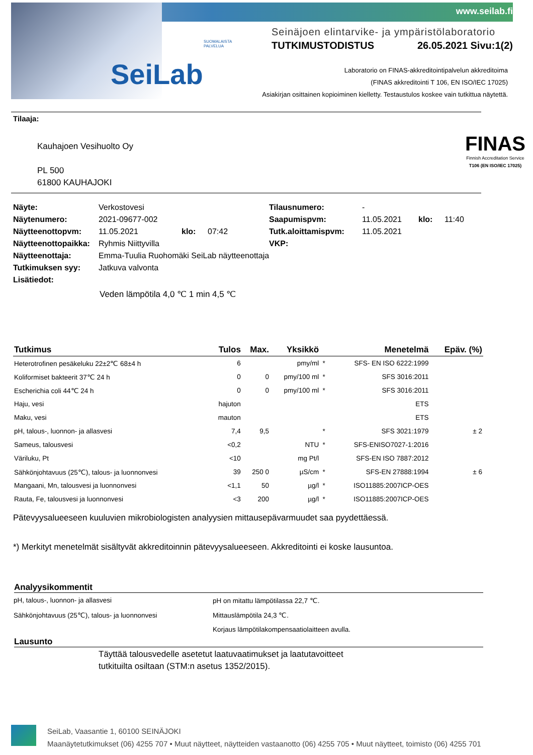www.seilab.fi
SeiLab
SUOMALAISTA
PALVELUA
Seinäjoen elintarvike- ja ympäristölaboratorio
TUTKIMUSTODISTUS 26.05.2021 Sivu:1(2)
Laboratorio on FINAS-akkreditointipalvelun akkreditoima
(FINAS akkreditointi T 106, EN ISO/IEC 17025)
Asiakirjan osittainen kopioiminen kielletty. Testaustulos koskee vain tutkittua näytettä.
Tilaaja:
FINAS
Finnish Accreditation Service
T106 (EN ISO/IEC 17025)
Kauhajoen Vesihuolto Oy
PL 500
61800 KAUHAJOKI
| Näyte: | Verkostovesi | | | Tilausnumero: | - | | |
| Näytenumero: | 2021-09677-002 | | | Saapumispvm: | 11.05.2021 | klo: | 11:40 |
| Näytteenottopvm: | 11.05.2021 | klo: | 07:42 | Tutk.aloittamispvm: | 11.05.2021 | | |
| Näytteenottopaikka: | Ryhmis Niittyvilla | | | VKP: | | | |
| Näytteenottaja: | Emma-Tuulia Ruohomäki SeiLab näytteenottaja | | | | | | |
| Tutkimuksen syy: | Jatkuva valvonta | | | | | | |
| Lisätiedot: | | | | | | | |
Veden lämpötila 4,0 ℃ 1 min 4,5 ℃
| Tutkimus | Tulos | Max. | Yksikkö | | Menetelmä | Epäv. (%) |
| --- | --- | --- | --- | --- | --- | --- |
| Heterotrofinen pesäkeluku 22±2℃ 68±4 h | 6 | | pmy/ml | * | SFS- EN ISO 6222:1999 | |
| Koliformiset bakteerit 37℃ 24 h | 0 | 0 | pmy/100 ml | * | SFS 3016:2011 | |
| Escherichia coli 44℃ 24 h | 0 | 0 | pmy/100 ml | * | SFS 3016:2011 | |
| Haju, vesi | hajuton | | | | ETS | |
| Maku, vesi | mauton | | | | ETS | |
| pH, talous-, luonnon- ja allasvesi | 7,4 | 9,5 | | * | SFS 3021:1979 | ± 2 |
| Sameus, talousvesi | <0,2 | | NTU | * | SFS-ENISO7027-1:2016 | |
| Väriluku, Pt | <10 | | mg Pt/l | | SFS-EN ISO 7887:2012 | |
| Sähkönjohtavuus (25℃), talous- ja luonnonvesi | 39 | 250 0 | µS/cm | * | SFS-EN 27888:1994 | ± 6 |
| Mangaani, Mn, talousvesi ja luonnonvesi | <1,1 | 50 | µg/l | * | ISO11885:2007ICP-OES | |
| Rauta, Fe, talousvesi ja luonnonvesi | <3 | 200 | µg/l | * | ISO11885:2007ICP-OES | |
Pätevyysalueeseen kuuluvien mikrobiologisten analyysien mittausepävarmuudet saa pyydettäessä.
*) Merkityt menetelmät sisältyvät akkreditoinnin pätevyysalueeseen. Akkreditointi ei koske lausuntoa.
Analyysikommentit
| pH, talous-, luonnon- ja allasvesi | pH on mitattu lämpötilassa 22,7 ℃. |
| Sähkönjohtavuus (25℃), talous- ja luonnonvesi | Mittauslämpötila 24,3 ℃. |
| | Korjaus lämpötilakompensaatiolaitteen avulla. |
Lausunto
Täyttää talousvedelle asetetut laatuvaatimukset ja laatutavoitteet
tutkituilta osiltaan (STM:n asetus 1352/2015).
SeiLab, Vaasantie 1, 60100 SEINÄJOKI
Maanäytetutkimukset (06) 4255 707 • Muut näytteet, näytteiden vastaanotto (06) 4255 705 • Muut näytteet, toimisto (06) 4255 701